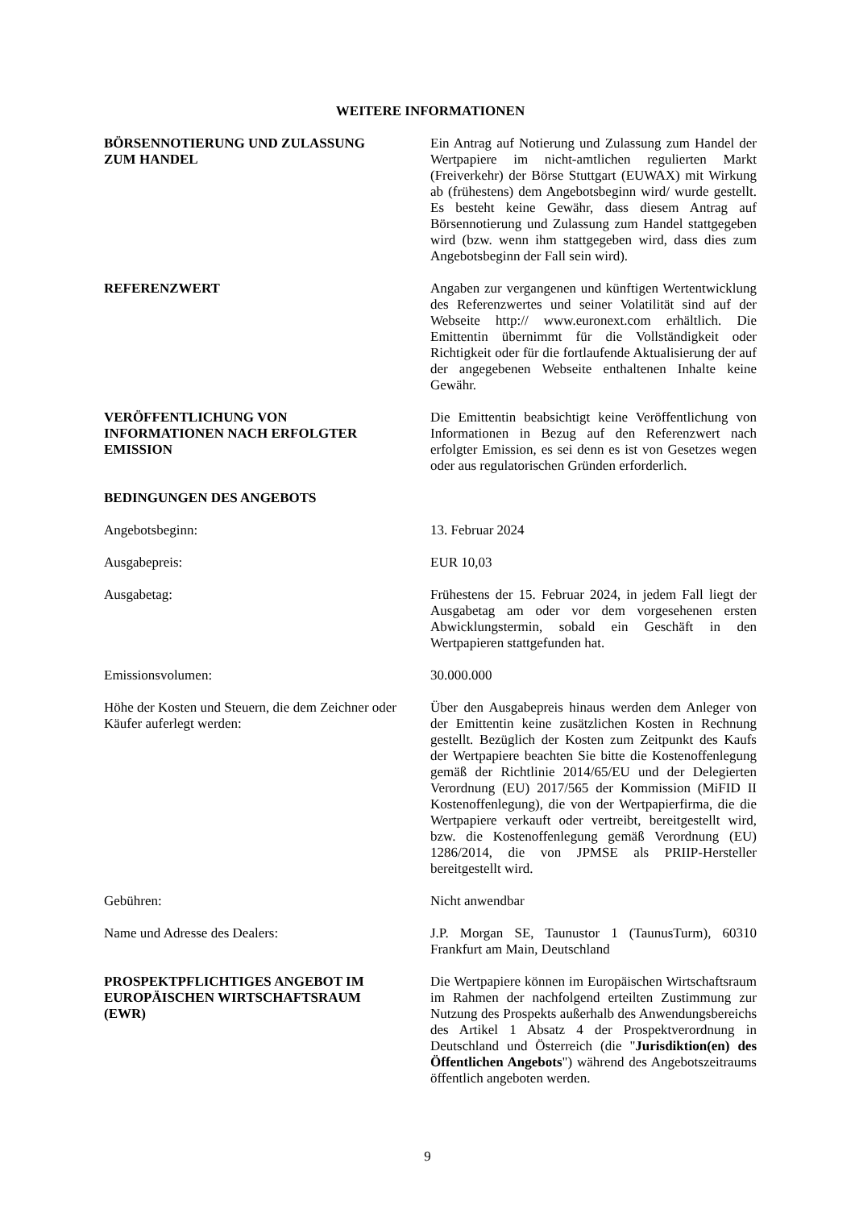WEITERE INFORMATIONEN
BÖRSENNOTIERUNG UND ZULASSUNG
ZUM HANDEL
Ein Antrag auf Notierung und Zulassung zum Handel der Wertpapiere im nicht-amtlichen regulierten Markt (Freiverkehr) der Börse Stuttgart (EUWAX) mit Wirkung ab (frühestens) dem Angebotsbeginn wird/ wurde gestellt. Es besteht keine Gewähr, dass diesem Antrag auf Börsennotierung und Zulassung zum Handel stattgegeben wird (bzw. wenn ihm stattgegeben wird, dass dies zum Angebotsbeginn der Fall sein wird).
REFERENZWERT Angaben zur vergangenen und künftigen Wertentwicklung des Referenzwertes und seiner Volatilität sind auf der Webseite http:// www.euronext.com erhältlich. Die Emittentin übernimmt für die Vollständigkeit oder Richtigkeit oder für die fortlaufende Aktualisierung der auf der angegebenen Webseite enthaltenen Inhalte keine Gewähr.
VERÖFFENTLICHUNG VON
INFORMATIONEN NACH ERFOLGTER
EMISSION
Die Emittentin beabsichtigt keine Veröffentlichung von Informationen in Bezug auf den Referenzwert nach erfolgter Emission, es sei denn es ist von Gesetzes wegen oder aus regulatorischen Gründen erforderlich.
BEDINGUNGEN DES ANGEBOTS
Angebotsbeginn: 13. Februar 2024
Ausgabepreis: EUR 10,03
Ausgabetag: Frühestens der 15. Februar 2024, in jedem Fall liegt der Ausgabetag am oder vor dem vorgesehenen ersten Abwicklungstermin, sobald ein Geschäft in den Wertpapieren stattgefunden hat.
Emissionsvolumen: 30.000.000
Höhe der Kosten und Steuern, die dem Zeichner oder Käufer auferlegt werden:
Über den Ausgabepreis hinaus werden dem Anleger von der Emittentin keine zusätzlichen Kosten in Rechnung gestellt. Bezüglich der Kosten zum Zeitpunkt des Kaufs der Wertpapiere beachten Sie bitte die Kostenoffenlegung gemäß der Richtlinie 2014/65/EU und der Delegierten Verordnung (EU) 2017/565 der Kommission (MiFID II Kostenoffenlegung), die von der Wertpapierfirma, die die Wertpapiere verkauft oder vertreibt, bereitgestellt wird, bzw. die Kostenoffenlegung gemäß Verordnung (EU) 1286/2014, die von JPMSE als PRIIP-Hersteller bereitgestellt wird.
Gebühren: Nicht anwendbar
Name und Adresse des Dealers: J.P. Morgan SE, Taunustor 1 (TaunusTurm), 60310 Frankfurt am Main, Deutschland
PROSPEKTPFLICHTIGES ANGEBOT IM
EUROPÄISCHEN WIRTSCHAFTSRAUM
(EWR)
Die Wertpapiere können im Europäischen Wirtschaftsraum im Rahmen der nachfolgend erteilten Zustimmung zur Nutzung des Prospekts außerhalb des Anwendungsbereichs des Artikel 1 Absatz 4 der Prospektverordnung in Deutschland und Österreich (die "Jurisdiktion(en) des Öffentlichen Angebots") während des Angebotszeitraums öffentlich angeboten werden.
9